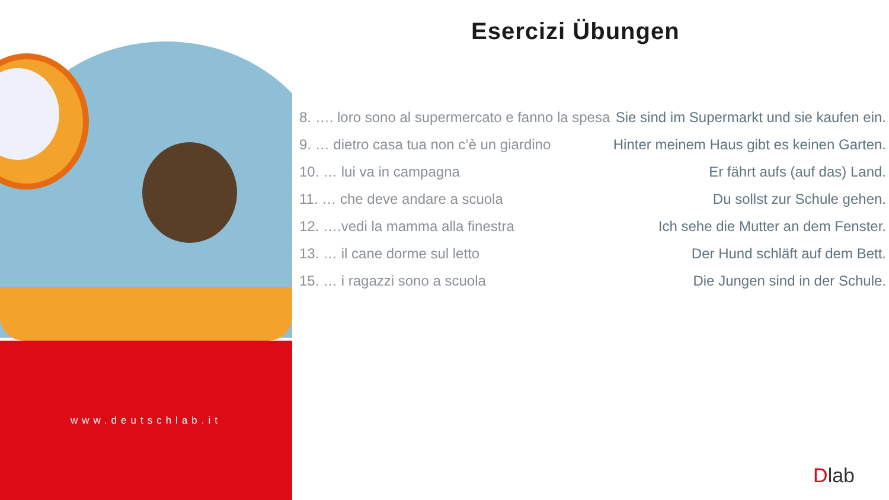www.deutschlab.it
Esercizi Übungen
| 8. …. loro sono al supermercato e fanno la spesa | Sie sind im Supermarkt und sie kaufen ein. |
| 9. … dietro casa tua non c’è un giardino | Hinter meinem Haus gibt es keinen Garten. |
| 10. … lui va in campagna | Er fährt aufs (auf das) Land. |
| 11. … che deve andare a scuola | Du sollst zur Schule gehen. |
| 12. ….vedi la mamma alla finestra | Ich sehe die Mutter an dem Fenster. |
| 13. … il cane dorme sul letto | Der Hund schläft auf dem Bett. |
| 15. … i ragazzi sono a scuola | Die Jungen sind in der Schule. |
Dlab